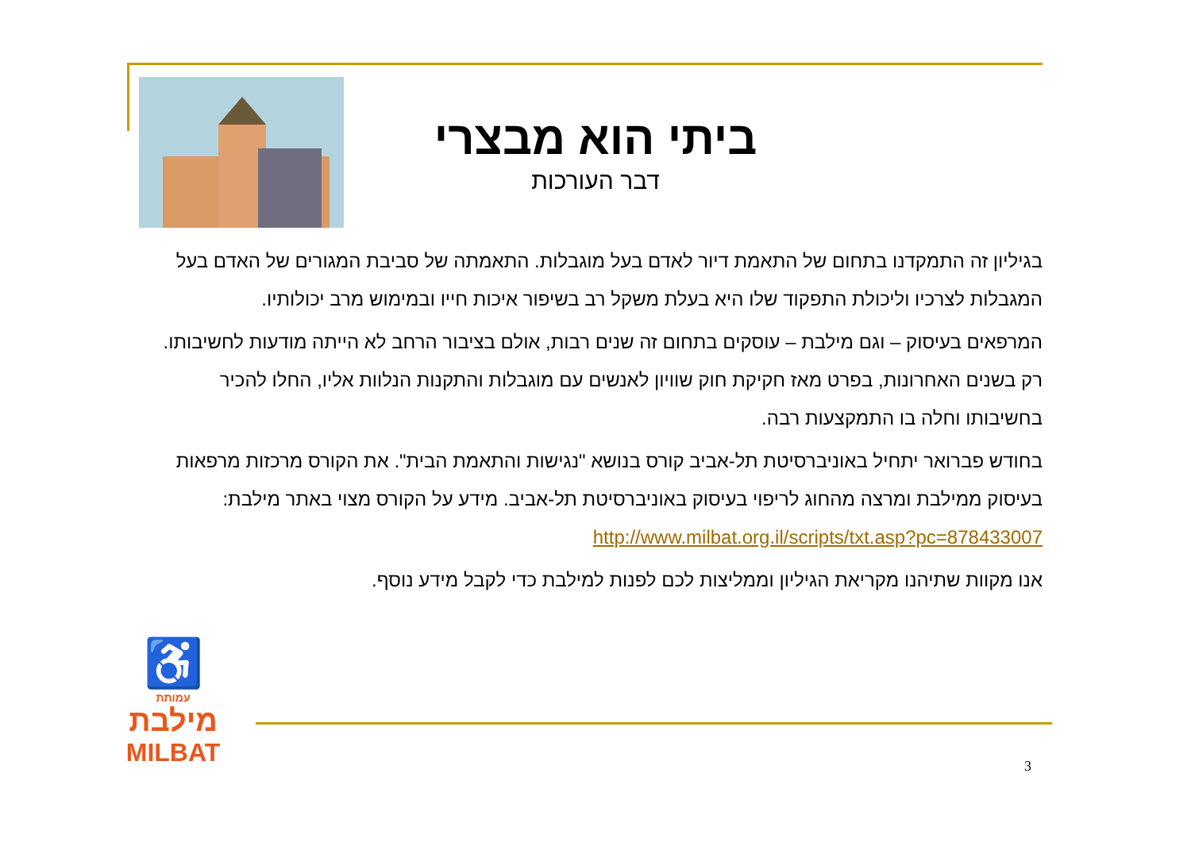ביתי הוא מבצרי
דבר העורכות
בגיליון זה התמקדנו בתחום של התאמת דיור לאדם בעל מוגבלות. התאמתה של סביבת המגורים של האדם בעל המגבלות לצרכיו וליכולת התפקוד שלו היא בעלת משקל רב בשיפור איכות חייו ובמימוש מרב יכולותיו.
המרפאים בעיסוק – וגם מילבת – עוסקים בתחום זה שנים רבות, אולם בציבור הרחב לא הייתה מודעות לחשיבותו. רק בשנים האחרונות, בפרט מאז חקיקת חוק שוויון לאנשים עם מוגבלות והתקנות הנלוות אליו, החלו להכיר בחשיבותו וחלה בו התמקצעות רבה.
בחודש פברואר יתחיל באוניברסיטת תל-אביב קורס בנושא "נגישות והתאמת הבית". את הקורס מרכזות מרפאות בעיסוק ממילבת ומרצה מהחוג לריפוי בעיסוק באוניברסיטת תל-אביב. מידע על הקורס מצוי באתר מילבת: http://www.milbat.org.il/scripts/txt.asp?pc=878433007
אנו מקוות שתיהנו מקריאת הגיליון וממליצות לכם לפנות למילבת כדי לקבל מידע נוסף.
♿
עמותת
מילבת
MILBAT
3